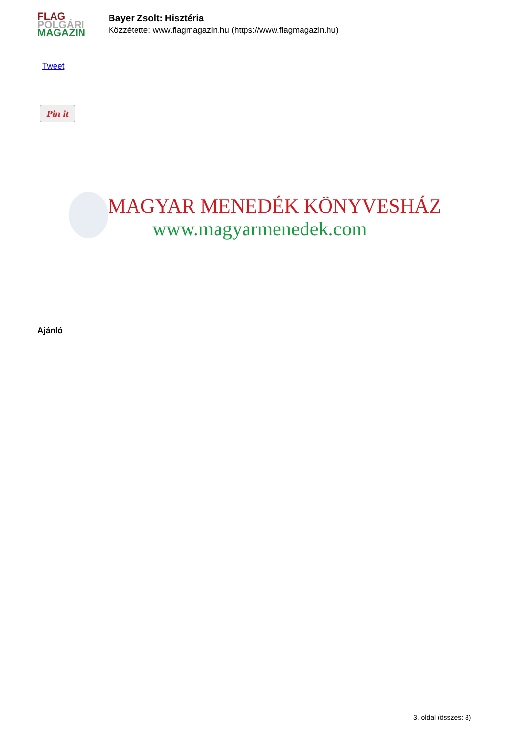FLAG
POLGÁRI
MAGAZIN
Bayer Zsolt: Hisztéria
Közzétette: www.flagmagazin.hu (https://www.flagmagazin.hu)
Tweet
Pin it
MAGYAR MENEDÉK KÖNYVESHÁZ
www.magyarmenedek.com
Ajánló
3. oldal (összes: 3)